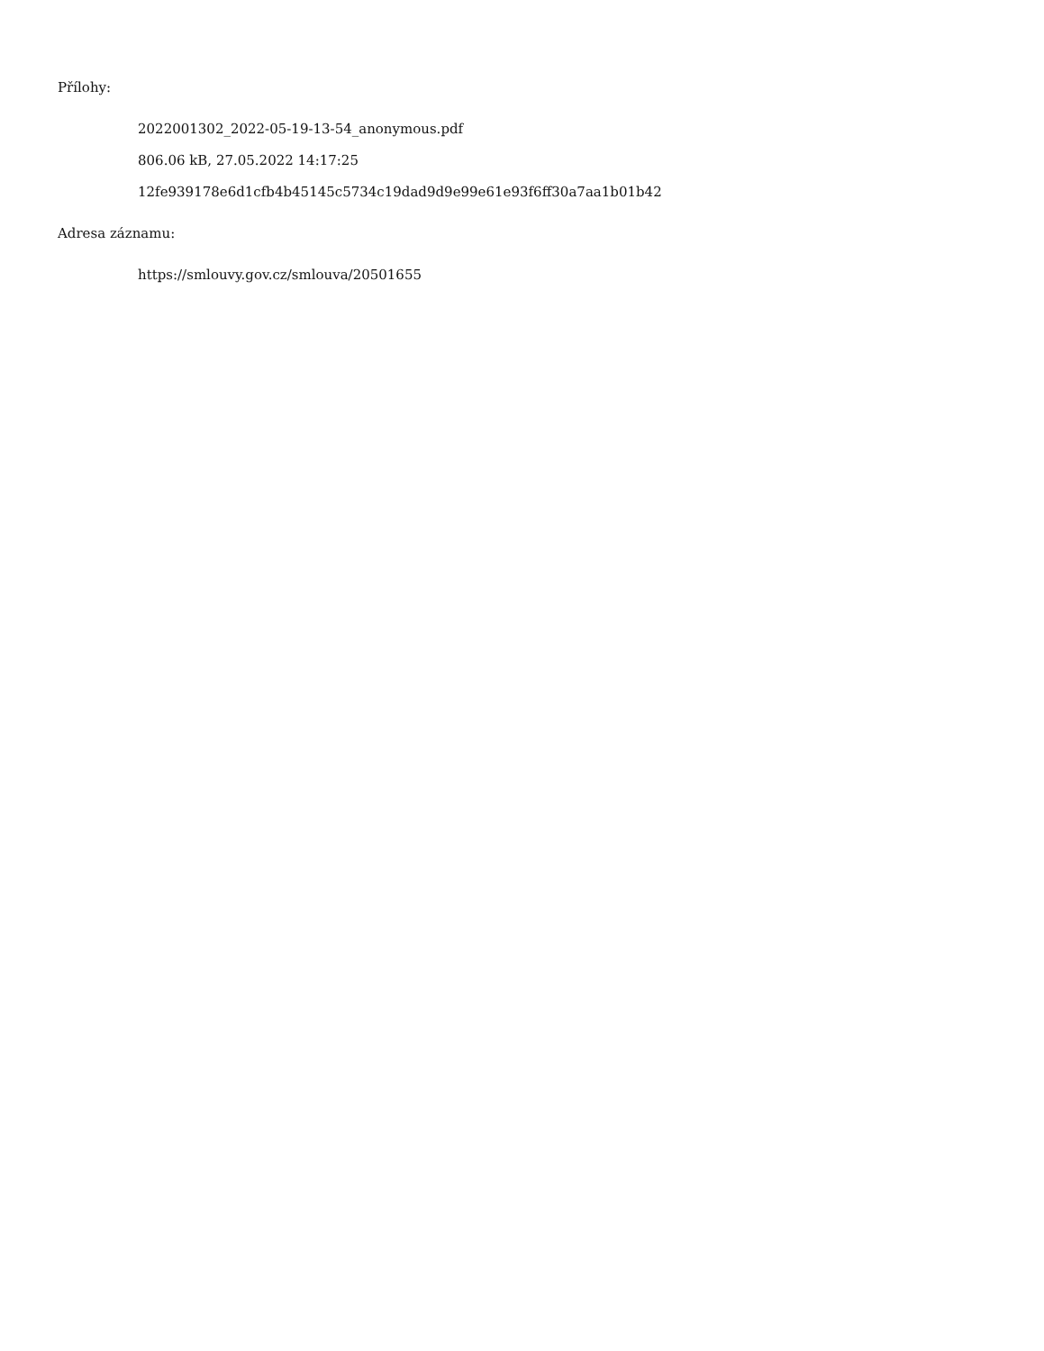Přílohy:
2022001302_2022-05-19-13-54_anonymous.pdf
806.06 kB, 27.05.2022 14:17:25
12fe939178e6d1cfb4b45145c5734c19dad9d9e99e61e93f6ff30a7aa1b01b42
Adresa záznamu:
https://smlouvy.gov.cz/smlouva/20501655